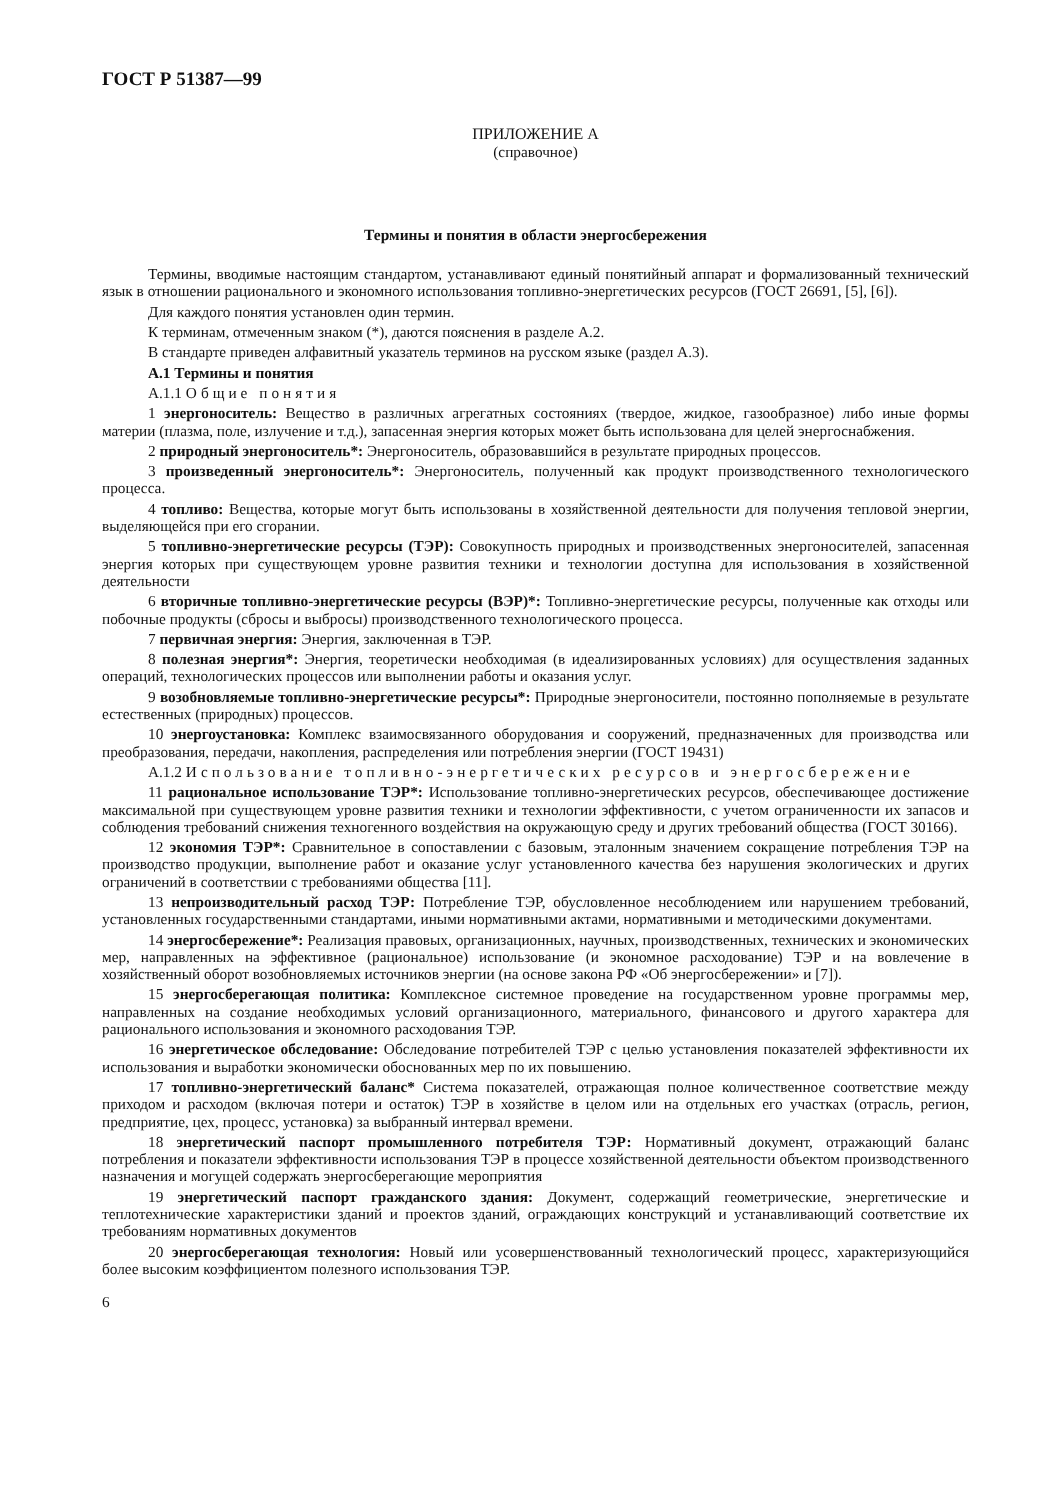ГОСТ Р 51387—99
ПРИЛОЖЕНИЕ А
(справочное)
Термины и понятия в области энергосбережения
Термины, вводимые настоящим стандартом, устанавливают единый понятийный аппарат и формализованный технический язык в отношении рационального и экономного использования топливно-энергетических ресурсов (ГОСТ 26691, [5], [6]).
Для каждого понятия установлен один термин.
К терминам, отмеченным знаком (*), даются пояснения в разделе А.2.
В стандарте приведен алфавитный указатель терминов на русском языке (раздел А.3).
А.1 Термины и понятия
А.1.1 Общие понятия
1 энергоноситель: Вещество в различных агрегатных состояниях (твердое, жидкое, газообразное) либо иные формы материи (плазма, поле, излучение и т.д.), запасенная энергия которых может быть использована для целей энергоснабжения.
2 природный энергоноситель*: Энергоноситель, образовавшийся в результате природных процессов.
3 произведенный энергоноситель*: Энергоноситель, полученный как продукт производственного технологического процесса.
4 топливо: Вещества, которые могут быть использованы в хозяйственной деятельности для получения тепловой энергии, выделяющейся при его сгорании.
5 топливно-энергетические ресурсы (ТЭР): Совокупность природных и производственных энергоносителей, запасенная энергия которых при существующем уровне развития техники и технологии доступна для использования в хозяйственной деятельности
6 вторичные топливно-энергетические ресурсы (ВЭР)*: Топливно-энергетические ресурсы, полученные как отходы или побочные продукты (сбросы и выбросы) производственного технологического процесса.
7 первичная энергия: Энергия, заключенная в ТЭР.
8 полезная энергия*: Энергия, теоретически необходимая (в идеализированных условиях) для осуществления заданных операций, технологических процессов или выполнении работы и оказания услуг.
9 возобновляемые топливно-энергетические ресурсы*: Природные энергоносители, постоянно пополняемые в результате естественных (природных) процессов.
10 энергоустановка: Комплекс взаимосвязанного оборудования и сооружений, предназначенных для производства или преобразования, передачи, накопления, распределения или потребления энергии (ГОСТ 19431)
А.1.2 Использование топливно-энергетических ресурсов и энергосбережение
11 рациональное использование ТЭР*: Использование топливно-энергетических ресурсов, обеспечивающее достижение максимальной при существующем уровне развития техники и технологии эффективности, с учетом ограниченности их запасов и соблюдения требований снижения техногенного воздействия на окружающую среду и других требований общества (ГОСТ 30166).
12 экономия ТЭР*: Сравнительное в сопоставлении с базовым, эталонным значением сокращение потребления ТЭР на производство продукции, выполнение работ и оказание услуг установленного качества без нарушения экологических и других ограничений в соответствии с требованиями общества [11].
13 непроизводительный расход ТЭР: Потребление ТЭР, обусловленное несоблюдением или нарушением требований, установленных государственными стандартами, иными нормативными актами, нормативными и методическими документами.
14 энергосбережение*: Реализация правовых, организационных, научных, производственных, технических и экономических мер, направленных на эффективное (рациональное) использование (и экономное расходование) ТЭР и на вовлечение в хозяйственный оборот возобновляемых источников энергии (на основе закона РФ «Об энергосбережении» и [7]).
15 энергосберегающая политика: Комплексное системное проведение на государственном уровне программы мер, направленных на создание необходимых условий организационного, материального, финансового и другого характера для рационального использования и экономного расходования ТЭР.
16 энергетическое обследование: Обследование потребителей ТЭР с целью установления показателей эффективности их использования и выработки экономически обоснованных мер по их повышению.
17 топливно-энергетический баланс* Система показателей, отражающая полное количественное соответствие между приходом и расходом (включая потери и остаток) ТЭР в хозяйстве в целом или на отдельных его участках (отрасль, регион, предприятие, цех, процесс, установка) за выбранный интервал времени.
18 энергетический паспорт промышленного потребителя ТЭР: Нормативный документ, отражающий баланс потребления и показатели эффективности использования ТЭР в процессе хозяйственной деятельности объектом производственного назначения и могущей содержать энергосберегающие мероприятия
19 энергетический паспорт гражданского здания: Документ, содержащий геометрические, энергетические и теплотехнические характеристики зданий и проектов зданий, ограждающих конструкций и устанавливающий соответствие их требованиям нормативных документов
20 энергосберегающая технология: Новый или усовершенствованный технологический процесс, характеризующийся более высоким коэффициентом полезного использования ТЭР.
6